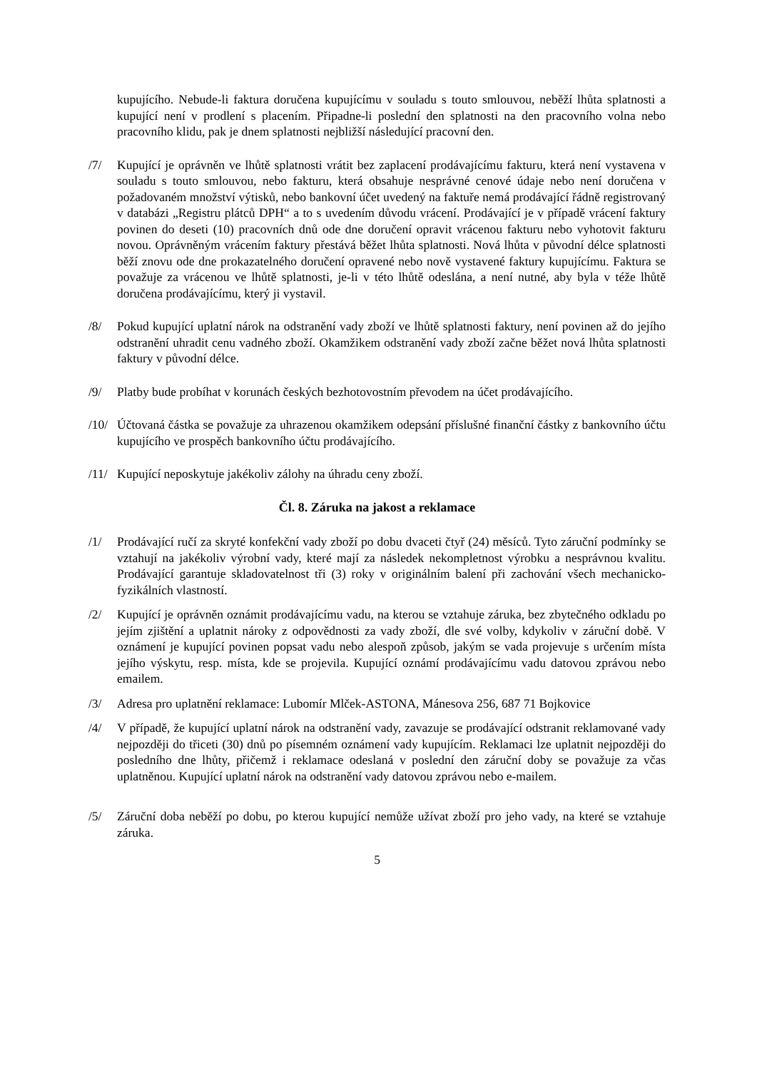kupujícího. Nebude-li faktura doručena kupujícímu v souladu s touto smlouvou, neběží lhůta splatnosti a kupující není v prodlení s placením. Připadne-li poslední den splatnosti na den pracovního volna nebo pracovního klidu, pak je dnem splatnosti nejbližší následující pracovní den.
/7/ Kupující je oprávněn ve lhůtě splatnosti vrátit bez zaplacení prodávajícímu fakturu, která není vystavena v souladu s touto smlouvou, nebo fakturu, která obsahuje nesprávné cenové údaje nebo není doručena v požadovaném množství výtisků, nebo bankovní účet uvedený na faktuře nemá prodávající řádně registrovaný v databázi „Registru plátců DPH“ a to s uvedením důvodu vrácení. Prodávající je v případě vrácení faktury povinen do deseti (10) pracovních dnů ode dne doručení opravit vrácenou fakturu nebo vyhotovit fakturu novou. Oprávněným vrácením faktury přestává běžet lhůta splatnosti. Nová lhůta v původní délce splatnosti běží znovu ode dne prokazatelného doručení opravené nebo nově vystavené faktury kupujícímu. Faktura se považuje za vrácenou ve lhůtě splatnosti, je-li v této lhůtě odeslána, a není nutné, aby byla v téže lhůtě doručena prodávajícímu, který ji vystavil.
/8/ Pokud kupující uplatní nárok na odstranění vady zboží ve lhůtě splatnosti faktury, není povinen až do jejího odstranění uhradit cenu vadného zboží. Okamžikem odstranění vady zboží začne běžet nová lhůta splatnosti faktury v původní délce.
/9/ Platby bude probíhat v korunách českých bezhotovostním převodem na účet prodávajícího.
/10/
Účtovaná částka se považuje za uhrazenou okamžikem odepsání příslušné finanční částky z bankovního účtu kupujícího ve prospěch bankovního účtu prodávajícího.
/11/
Kupující neposkytuje jakékoliv zálohy na úhradu ceny zboží.
Čl. 8. Záruka na jakost a reklamace
/1/ Prodávající ručí za skryté konfekční vady zboží po dobu dvaceti čtyř (24) měsíců. Tyto záruční podmínky se vztahují na jakékoliv výrobní vady, které mají za následek nekompletnost výrobku a nesprávnou kvalitu. Prodávající garantuje skladovatelnost tři (3) roky v originálním balení při zachování všech mechanicko-fyzikálních vlastností.
/2/ Kupující je oprávněn oznámit prodávajícímu vadu, na kterou se vztahuje záruka, bez zbytečného odkladu po jejím zjištění a uplatnit nároky z odpovědnosti za vady zboží, dle své volby, kdykoliv v záruční době. V oznámení je kupující povinen popsat vadu nebo alespoň způsob, jakým se vada projevuje s určením místa jejího výskytu, resp. místa, kde se projevila. Kupující oznámí prodávajícímu vadu datovou zprávou nebo emailem.
/3/ Adresa pro uplatnění reklamace: Lubomír Mlček-ASTONA, Mánesova 256, 687 71 Bojkovice
/4/ V případě, že kupující uplatní nárok na odstranění vady, zavazuje se prodávající odstranit reklamované vady nejpozději do třiceti (30) dnů po písemném oznámení vady kupujícím. Reklamaci lze uplatnit nejpozději do posledního dne lhůty, přičemž i reklamace odeslaná v poslední den záruční doby se považuje za včas uplatněnou. Kupující uplatní nárok na odstranění vady datovou zprávou nebo e-mailem.
/5/ Záruční doba neběží po dobu, po kterou kupující nemůže užívat zboží pro jeho vady, na které se vztahuje záruka.
5